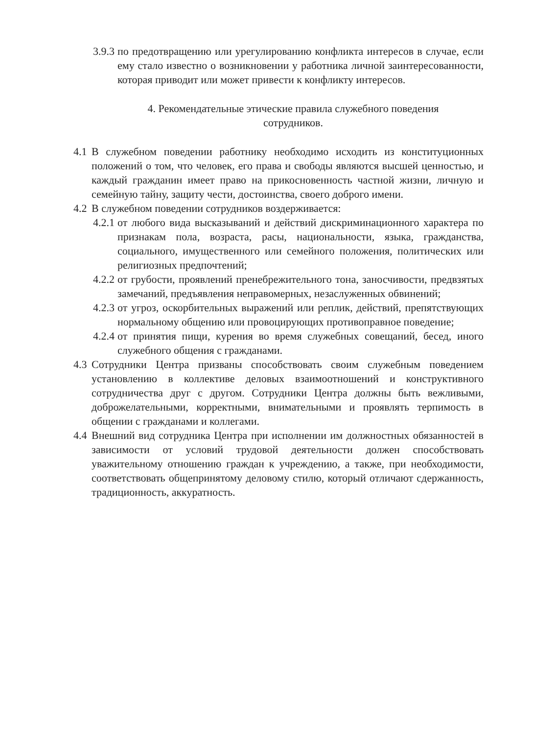3.9.3 по предотвращению или урегулированию конфликта интересов в случае, если ему стало известно о возникновении у работника личной заинтересованности, которая приводит или может привести к конфликту интересов.
4. Рекомендательные этические правила служебного поведения
сотрудников.
4.1 В служебном поведении работнику необходимо исходить из конституционных положений о том, что человек, его права и свободы являются высшей ценностью, и каждый гражданин имеет право на прикосновенность частной жизни, личную и семейную тайну, защиту чести, достоинства, своего доброго имени.
4.2 В служебном поведении сотрудников воздерживается:
4.2.1 от любого вида высказываний и действий дискриминационного характера по признакам пола, возраста, расы, национальности, языка, гражданства, социального, имущественного или семейного положения, политических или религиозных предпочтений;
4.2.2 от грубости, проявлений пренебрежительного тона, заносчивости, предвзятых замечаний, предъявления неправомерных, незаслуженных обвинений;
4.2.3 от угроз, оскорбительных выражений или реплик, действий, препятствующих нормальному общению или провоцирующих противоправное поведение;
4.2.4 от принятия пищи, курения во время служебных совещаний, бесед, иного служебного общения с гражданами.
4.3 Сотрудники Центра призваны способствовать своим служебным поведением установлению в коллективе деловых взаимоотношений и конструктивного сотрудничества друг с другом. Сотрудники Центра должны быть вежливыми, доброжелательными, корректными, внимательными и проявлять терпимость в общении с гражданами и коллегами.
4.4 Внешний вид сотрудника Центра при исполнении им должностных обязанностей в зависимости от условий трудовой деятельности должен способствовать уважительному отношению граждан к учреждению, а также, при необходимости, соответствовать общепринятому деловому стилю, который отличают сдержанность, традиционность, аккуратность.